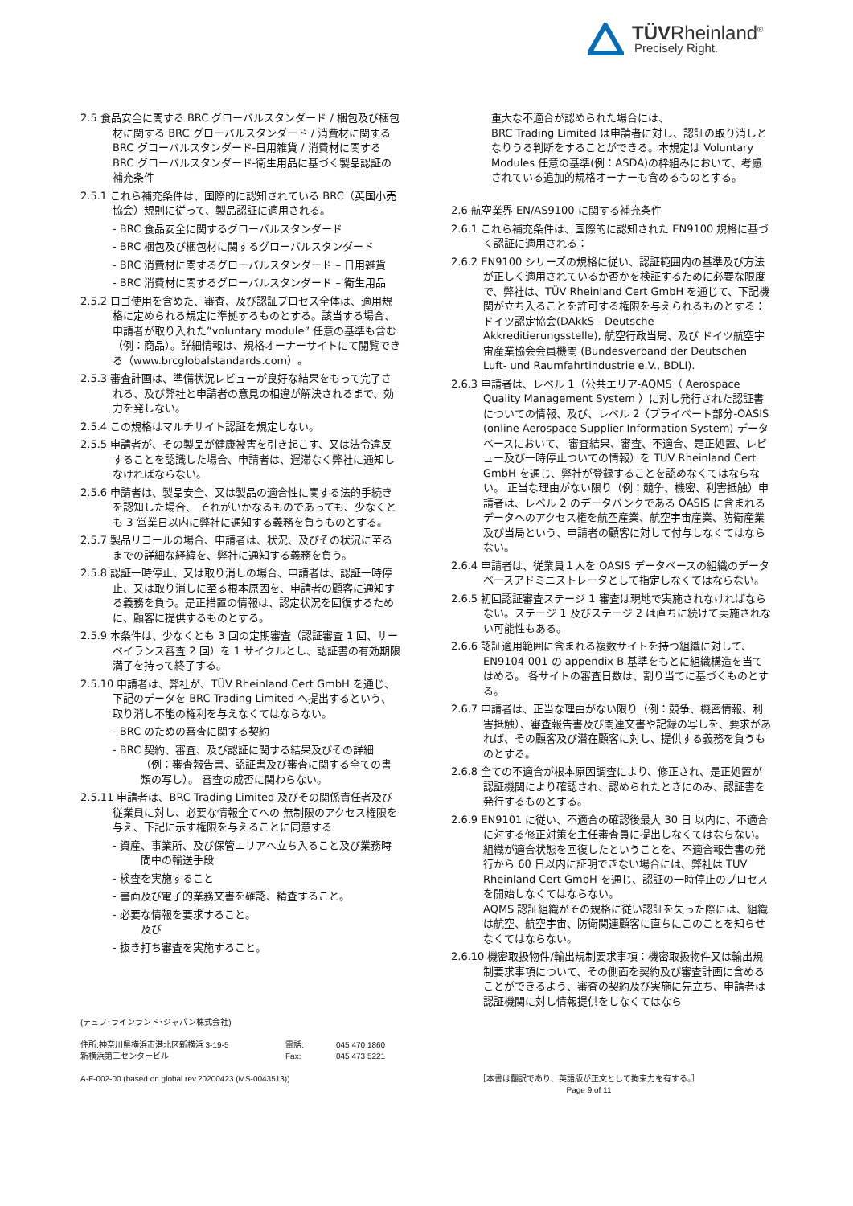TÜVRheinland<sup>®</sup>
Precisely Right.
2.5 食品安全に関する BRC グローバルスタンダード / 梱包及び梱包材に関する BRC グローバルスタンダード / 消費材に関する BRC グローバルスタンダード-日用雑貨 / 消費材に関する BRC グローバルスタンダード-衛生用品に基づく製品認証の補充条件
2.5.1 これら補充条件は、国際的に認知されている BRC（英国小売協会）規則に従って、製品認証に適用される。
- BRC 食品安全に関するグローバルスタンダード
- BRC 梱包及び梱包材に関するグローバルスタンダード
- BRC 消費材に関するグローバルスタンダード – 日用雑貨
- BRC 消費材に関するグローバルスタンダード – 衛生用品
2.5.2 ロゴ使用を含めた、審査、及び認証プロセス全体は、適用規格に定められる規定に準拠するものとする。該当する場合、申請者が取り入れた”voluntary module” 任意の基準も含む（例：商品）。詳細情報は、規格オーナーサイトにて閲覧できる（www.brcglobalstandards.com）。
2.5.3 審査計画は、準備状況レビューが良好な結果をもって完了される、及び弊社と申請者の意見の相違が解決されるまで、効力を発しない。
2.5.4 この規格はマルチサイト認証を規定しない。
2.5.5 申請者が、その製品が健康被害を引き起こす、又は法令違反することを認識した場合、申請者は、遅滞なく弊社に通知しなければならない。
2.5.6 申請者は、製品安全、又は製品の適合性に関する法的手続きを認知した場合、 それがいかなるものであっても、少なくとも 3 営業日以内に弊社に通知する義務を負うものとする。
2.5.7 製品リコールの場合、申請者は、状況、及びその状況に至るまでの詳細な経緯を、弊社に通知する義務を負う。
2.5.8 認証一時停止、又は取り消しの場合、申請者は、認証一時停止、又は取り消しに至る根本原因を、申請者の顧客に通知する義務を負う。是正措置の情報は、認定状況を回復するために、顧客に提供するものとする。
2.5.9 本条件は、少なくとも 3 回の定期審査（認証審査 1 回、サーベイランス審査 2 回）を 1 サイクルとし、認証書の有効期限満了を持って終了する。
2.5.10 申請者は、弊社が、TÜV Rheinland Cert GmbH を通じ、下記のデータを BRC Trading Limited へ提出するという、取り消し不能の権利を与えなくてはならない。
- BRC のための審査に関する契約
- BRC 契約、審査、及び認証に関する結果及びその詳細（例：審査報告書、認証書及び審査に関する全ての書類の写し）。 審査の成否に関わらない。
2.5.11 申請者は、BRC Trading Limited 及びその関係責任者及び従業員に対し、必要な情報全てへの 無制限のアクセス権限を与え、下記に示す権限を与えることに同意する
- 資産、事業所、及び保管エリアへ立ち入ること及び業務時間中の輸送手段
- 検査を実施すること
- 書面及び電子的業務文書を確認、精査すること。
- 必要な情報を要求すること。
及び
- 抜き打ち審査を実施すること。
重大な不適合が認められた場合には、
BRC Trading Limited は申請者に対し、認証の取り消しとなりうる判断をすることができる。本規定は Voluntary Modules 任意の基準(例：ASDA)の枠組みにおいて、考慮されている追加的規格オーナーも含めるものとする。
2.6 航空業界 EN/AS9100 に関する補充条件
2.6.1 これら補充条件は、国際的に認知された EN9100 規格に基づく認証に適用される：
2.6.2 EN9100 シリーズの規格に従い、認証範囲内の基準及び方法が正しく適用されているか否かを検証するために必要な限度で、弊社は、TÜV Rheinland Cert GmbH を通じて、下記機関が立ち入ることを許可する権限を与えられるものとする： ドイツ認定協会(DAkkS - Deutsche Akkreditierungsstelle), 航空行政当局、及び ドイツ航空宇宙産業協会会員機関 (Bundesverband der Deutschen Luft- und Raumfahrtindustrie e.V., BDLI).
2.6.3 申請者は、レベル 1（公共エリア-AQMS（ Aerospace Quality Management System ）に対し発行された認証書についての情報、及び、レベル 2（プライベート部分-OASIS (online Aerospace Supplier Information System) データベースにおいて、 審査結果、審査、不適合、是正処置、レビュー及び一時停止ついての情報）を TUV Rheinland Cert GmbH を通じ、弊社が登録することを認めなくてはならない。 正当な理由がない限り（例：競争、機密、利害抵触）申請者は、レベル 2 のデータバンクである OASIS に含まれるデータへのアクセス権を航空産業、航空宇宙産業、防衛産業及び当局という、申請者の顧客に対して付与しなくてはならない。
2.6.4 申請者は、従業員１人を OASIS データベースの組織のデータベースアドミニストレータとして指定しなくてはならない。
2.6.5 初回認証審査ステージ 1 審査は現地で実施されなければならない。ステージ 1 及びステージ 2 は直ちに続けて実施されない可能性もある。
2.6.6 認証適用範囲に含まれる複数サイトを持つ組織に対して、EN9104-001 の appendix B 基準をもとに組織構造を当てはめる。 各サイトの審査日数は、割り当てに基づくものとする。
2.6.7 申請者は、正当な理由がない限り（例：競争、機密情報、利害抵触）、審査報告書及び関連文書や記録の写しを、要求があれば、その顧客及び潜在顧客に対し、提供する義務を負うものとする。
2.6.8 全ての不適合が根本原因調査により、修正され、是正処置が認証機関により確認され、認められたときにのみ、認証書を発行するものとする。
2.6.9 EN9101 に従い、不適合の確認後最大 30 日 以内に、不適合に対する修正対策を主任審査員に提出しなくてはならない。組織が適合状態を回復したということを、不適合報告書の発行から 60 日以内に証明できない場合には、弊社は TUV Rheinland Cert GmbH を通じ、認証の一時停止のプロセスを開始しなくてはならない。
AQMS 認証組織がその規格に従い認証を失った際には、組織は航空、航空宇宙、防衛関連顧客に直ちにこのことを知らせなくてはならない。
2.6.10 機密取扱物件/輸出規制要求事項：機密取扱物件又は輸出規制要求事項について、その側面を契約及び審査計画に含めることができるよう、審査の契約及び実施に先立ち、申請者は認証機関に対し情報提供をしなくてはなら
(テュフ･ラインランド･ジャパン株式会社)
住所:神奈川県横浜市港北区新横浜 3-19-5
新横浜第二センタービル
電話:
Fax:
045 470 1860
045 473 5221
A-F-002-00 (based on global rev.20200423 (MS-0043513))
［本書は翻訳であり、英語版が正文として拘束力を有する。］
Page 9 of 11